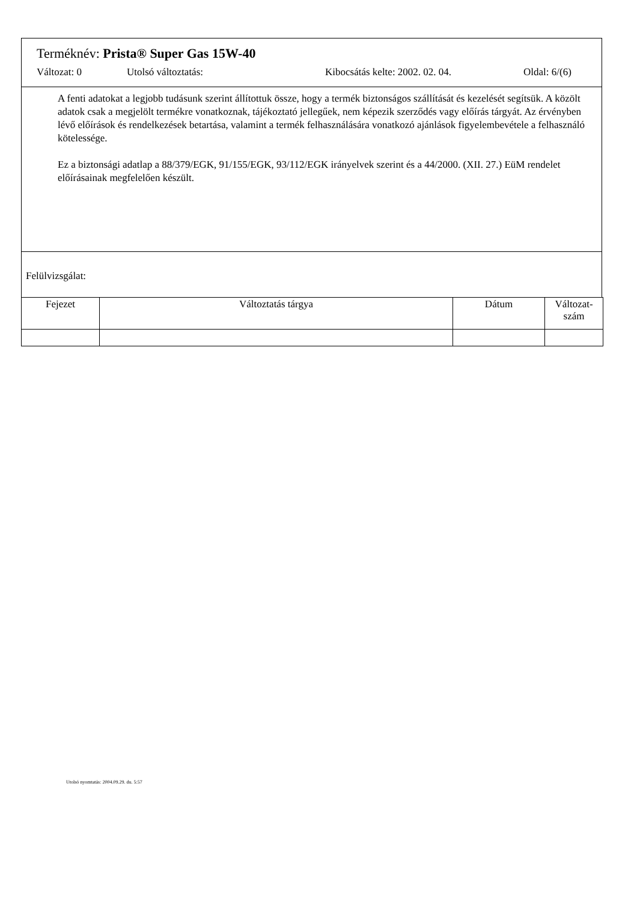Terméknév: Prista® Super Gas 15W-40
Változat: 0 Utolsó változtatás: Kibocsátás kelte: 2002. 02. 04. Oldal: 6/(6)
A fenti adatokat a legjobb tudásunk szerint állítottuk össze, hogy a termék biztonságos szállítását és kezelését segítsük. A közölt adatok csak a megjelölt termékre vonatkoznak, tájékoztató jellegűek, nem képezik szerződés vagy előírás tárgyát. Az érvényben lévő előírások és rendelkezések betartása, valamint a termék felhasználására vonatkozó ajánlások figyelembevétele a felhasználó kötelessége.
Ez a biztonsági adatlap a 88/379/EGK, 91/155/EGK, 93/112/EGK irányelvek szerint és a 44/2000. (XII. 27.) EüM rendelet előírásainak megfelelően készült.
Felülvizsgálat:
| Fejezet | Változtatás tárgya | Dátum | Változat- szám |
| --- | --- | --- | --- |
Utolsó nyomtatás: 2004.09.29. du. 5:57